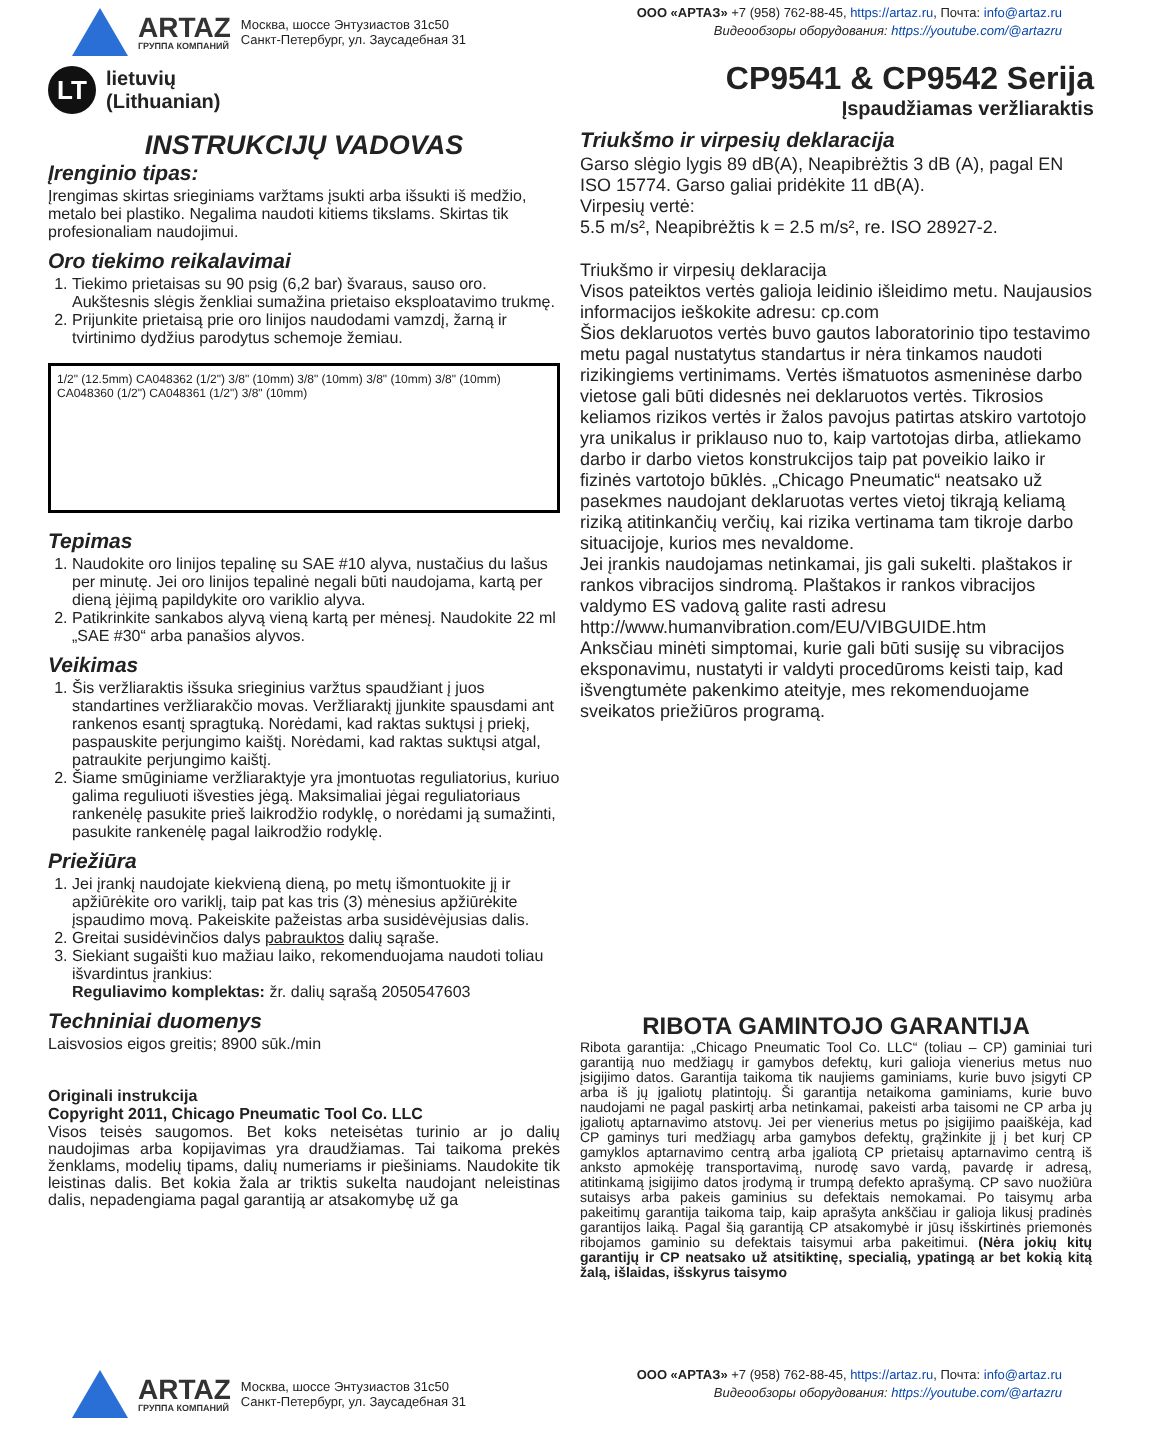ARTAZ
ГРУППА КОМПАНИЙ
Москва, шоссе Энтузиастов 31с50
Санкт-Петербург, ул. Заусадебная 31
ООО «АРТАЗ» +7 (958) 762-88-45, https://artaz.ru, Почта: info@artaz.ru
Видеообзоры оборудования: https://youtube.com/@artazru
LT
lietuvių
(Lithuanian)
CP9541 & CP9542 Serija
Įspaudžiamas veržliaraktis
INSTRUKCIJŲ VADOVAS
Įrenginio tipas:
Įrengimas skirtas srieginiams varžtams įsukti arba išsukti iš medžio, metalo bei plastiko. Negalima naudoti kitiems tikslams. Skirtas tik profesionaliam naudojimui.
Oro tiekimo reikalavimai
1. Tiekimo prietaisas su 90 psig (6,2 bar) švaraus, sauso oro. Aukštesnis slėgis ženkliai sumažina prietaiso eksploatavimo trukmę.
2. Prijunkite prietaisą prie oro linijos naudodami vamzdį, žarną ir tvirtinimo dydžius parodytus schemoje žemiau.
1/2" (12.5mm) CA048362 (1/2") 3/8" (10mm) 3/8" (10mm) 3/8" (10mm) 3/8" (10mm) CA048360 (1/2") CA048361 (1/2") 3/8" (10mm)
Tepimas
1. Naudokite oro linijos tepalinę su SAE #10 alyva, nustačius du lašus per minutę. Jei oro linijos tepalinė negali būti naudojama, kartą per dieną įėjimą papildykite oro variklio alyva.
2. Patikrinkite sankabos alyvą vieną kartą per mėnesį. Naudokite 22 ml „SAE #30“ arba panašios alyvos.
Veikimas
1. Šis veržliaraktis išsuka srieginius varžtus spaudžiant į juos standartines veržliarakčio movas. Veržliaraktį įjunkite spausdami ant rankenos esantį spragtuką. Norėdami, kad raktas suktųsi į priekį, paspauskite perjungimo kaištį. Norėdami, kad raktas suktųsi atgal, patraukite perjungimo kaištį.
2. Šiame smūginiame veržliaraktyje yra įmontuotas reguliatorius, kuriuo galima reguliuoti išvesties jėgą. Maksimaliai jėgai reguliatoriaus rankenėlę pasukite prieš laikrodžio rodyklę, o norėdami ją sumažinti, pasukite rankenėlę pagal laikrodžio rodyklę.
Priežiūra
1. Jei įrankį naudojate kiekvieną dieną, po metų išmontuokite jį ir apžiūrėkite oro variklį, taip pat kas tris (3) mėnesius apžiūrėkite įspaudimo movą. Pakeiskite pažeistas arba susidėvėjusias dalis.
2. Greitai susidėvinčios dalys pabrauktos dalių sąraše.
3. Siekiant sugaišti kuo mažiau laiko, rekomenduojama naudoti toliau išvardintus įrankius:
Reguliavimo komplektas: žr. dalių sąrašą 2050547603
Techniniai duomenys
Laisvosios eigos greitis; 8900 sūk./min
Originali instrukcija
Copyright 2011, Chicago Pneumatic Tool Co. LLC
Visos teisės saugomos. Bet koks neteisėtas turinio ar jo dalių naudojimas arba kopijavimas yra draudžiamas. Tai taikoma prekės ženklams, modelių tipams, dalių numeriams ir piešiniams. Naudokite tik leistinas dalis. Bet kokia žala ar triktis sukelta naudojant neleistinas dalis, nepadengiama pagal garantiją ar atsakomybę už ga
Triukšmo ir virpesių deklaracija
Garso slėgio lygis 89 dB(A), Neapibrėžtis 3 dB (A), pagal EN ISO 15774. Garso galiai pridėkite 11 dB(A).
Virpesių vertė:
5.5 m/s², Neapibrėžtis k = 2.5 m/s², re. ISO 28927-2.
Triukšmo ir virpesių deklaracija
Visos pateiktos vertės galioja leidinio išleidimo metu. Naujausios informacijos ieškokite adresu: cp.com
Šios deklaruotos vertės buvo gautos laboratorinio tipo testavimo metu pagal nustatytus standartus ir nėra tinkamos naudoti rizikingiems vertinimams. Vertės išmatuotos asmeninėse darbo vietose gali būti didesnės nei deklaruotos vertės. Tikrosios keliamos rizikos vertės ir žalos pavojus patirtas atskiro vartotojo yra unikalus ir priklauso nuo to, kaip vartotojas dirba, atliekamo darbo ir darbo vietos konstrukcijos taip pat poveikio laiko ir fizinės vartotojo būklės. „Chicago Pneumatic“ neatsako už pasekmes naudojant deklaruotas vertes vietoj tikrąją keliamą riziką atitinkančių verčių, kai rizika vertinama tam tikroje darbo situacijoje, kurios mes nevaldome.
Jei įrankis naudojamas netinkamai, jis gali sukelti. plaštakos ir rankos vibracijos sindromą. Plaštakos ir rankos vibracijos valdymo ES vadovą galite rasti adresu
http://www.humanvibration.com/EU/VIBGUIDE.htm
Anksčiau minėti simptomai, kurie gali būti susiję su vibracijos eksponavimu, nustatyti ir valdyti procedūroms keisti taip, kad išvengtumėte pakenkimo ateityje, mes rekomenduojame sveikatos priežiūros programą.
RIBOTA GAMINTOJO GARANTIJA
Ribota garantija: „Chicago Pneumatic Tool Co. LLC“ (toliau – CP) gaminiai turi garantiją nuo medžiagų ir gamybos defektų, kuri galioja vienerius metus nuo įsigijimo datos. Garantija taikoma tik naujiems gaminiams, kurie buvo įsigyti CP arba iš jų įgaliotų platintojų. Ši garantija netaikoma gaminiams, kurie buvo naudojami ne pagal paskirtį arba netinkamai, pakeisti arba taisomi ne CP arba jų įgaliotų aptarnavimo atstovų. Jei per vienerius metus po įsigijimo paaiškėja, kad CP gaminys turi medžiagų arba gamybos defektų, grąžinkite jį į bet kurį CP gamyklos aptarnavimo centrą arba įgaliotą CP prietaisų aptarnavimo centrą iš anksto apmokėję transportavimą, nurodę savo vardą, pavardę ir adresą, atitinkamą įsigijimo datos įrodymą ir trumpą defekto aprašymą. CP savo nuožiūra sutaisys arba pakeis gaminius su defektais nemokamai. Po taisymų arba pakeitimų garantija taikoma taip, kaip aprašyta ankščiau ir galioja likusį pradinės garantijos laiką. Pagal šią garantiją CP atsakomybė ir jūsų išskirtinės priemonės ribojamos gaminio su defektais taisymui arba pakeitimui. (Nėra jokių kitų garantijų ir CP neatsako už atsitiktinę, specialią, ypatingą ar bet kokią kitą žalą, išlaidas, išskyrus taisymo
ARTAZ
ГРУППА КОМПАНИЙ
Москва, шоссе Энтузиастов 31с50
Санкт-Петербург, ул. Заусадебная 31
ООО «АРТАЗ» +7 (958) 762-88-45, https://artaz.ru, Почта: info@artaz.ru
Видеообзоры оборудования: https://youtube.com/@artazru